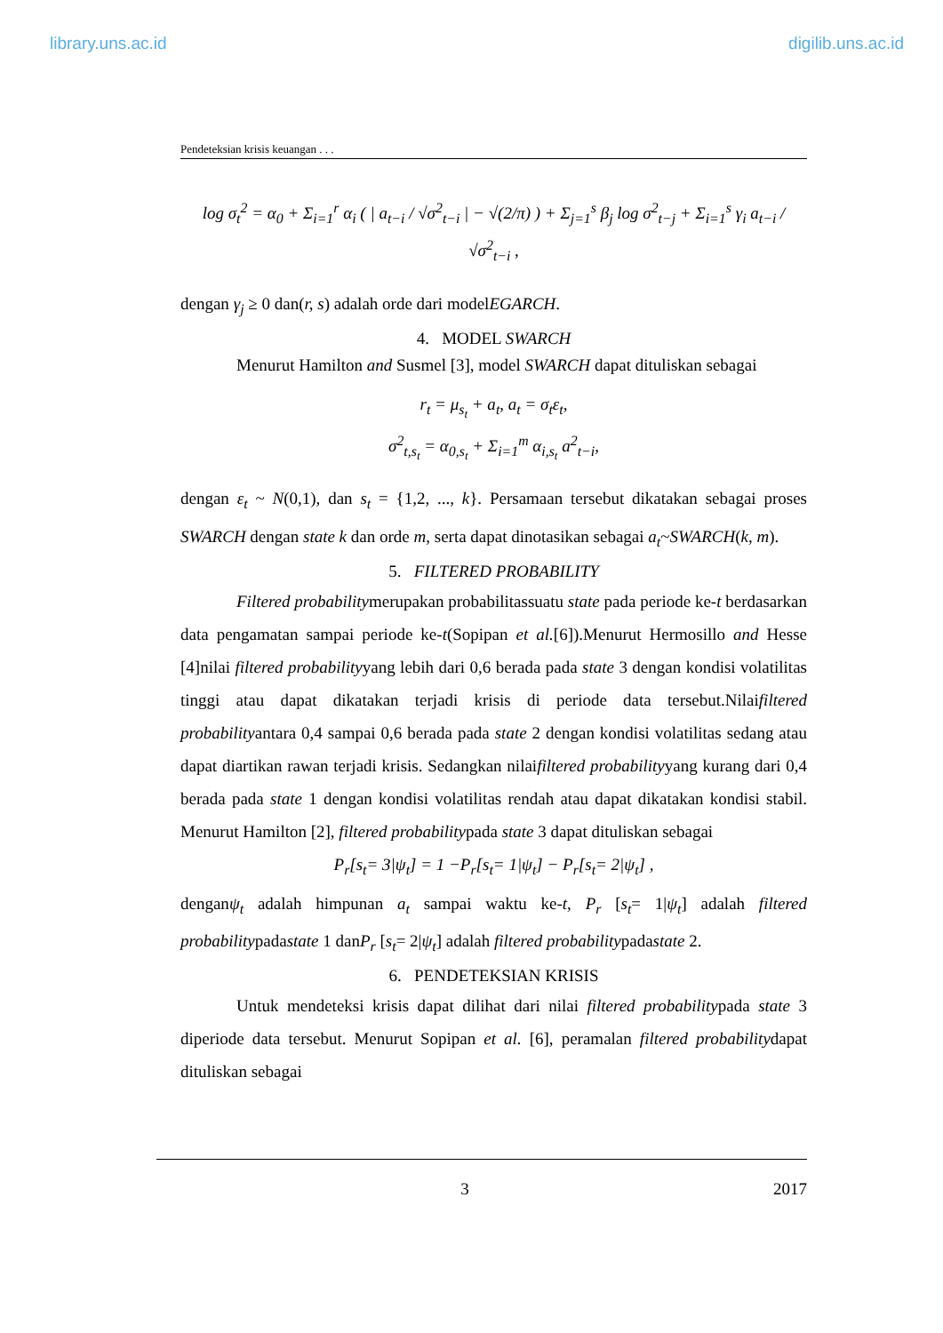library.uns.ac.id digilib.uns.ac.id
Pendeteksian krisis keuangan . . .
log σ<sub>t</sub><sup>2</sup> = α<sub>0</sub> + Σ<sub>i=1</sub><sup>r</sup> α<sub>i</sub> ( | a<sub>t−i</sub> / √σ<sup>2</sup><sub>t−i</sub> | − √(2/π) ) + Σ<sub>j=1</sub><sup>s</sup> β<sub>j</sub> log σ<sup>2</sup><sub>t−j</sub> + Σ<sub>i=1</sub><sup>s</sup> γ<sub>i</sub> a<sub>t−i</sub> / √σ<sup>2</sup><sub>t−i</sub> ,
dengan γ<sub>j</sub> ≥ 0 dan(r, s) adalah orde dari modelEGARCH.
4. MODEL SWARCH
Menurut Hamilton and Susmel [3], model SWARCH dapat dituliskan sebagai
r<sub>t</sub> = μ<sub>s<sub>t</sub></sub> + a<sub>t</sub>, a<sub>t</sub> = σ<sub>t</sub>ε<sub>t</sub>,
σ<sup>2</sup><sub>t,s<sub>t</sub></sub> = α<sub>0,s<sub>t</sub></sub> + Σ<sub>i=1</sub><sup>m</sup> α<sub>i,s<sub>t</sub></sub> a<sup>2</sup><sub>t−i</sub>,
dengan ε<sub>t</sub> ~ N(0,1), dan s<sub>t</sub> = {1,2, ..., k}. Persamaan tersebut dikatakan sebagai proses SWARCH dengan state k dan orde m, serta dapat dinotasikan sebagai a<sub>t</sub>~SWARCH(k, m).
5. FILTERED PROBABILITY
Filtered probabilitymerupakan probabilitassuatu state pada periode ke-t berdasarkan data pengamatan sampai periode ke-t(Sopipan et al.[6]).Menurut Hermosillo and Hesse [4]nilai filtered probabilityyang lebih dari 0,6 berada pada state 3 dengan kondisi volatilitas tinggi atau dapat dikatakan terjadi krisis di periode data tersebut.Nilaifiltered probabilityantara 0,4 sampai 0,6 berada pada state 2 dengan kondisi volatilitas sedang atau dapat diartikan rawan terjadi krisis. Sedangkan nilaifiltered probabilityyang kurang dari 0,4 berada pada state 1 dengan kondisi volatilitas rendah atau dapat dikatakan kondisi stabil. Menurut Hamilton [2], filtered probabilitypada state 3 dapat dituliskan sebagai
P<sub>r</sub>[s<sub>t</sub>= 3|ψ<sub>t</sub>] = 1 −P<sub>r</sub>[s<sub>t</sub>= 1|ψ<sub>t</sub>] − P<sub>r</sub>[s<sub>t</sub>= 2|ψ<sub>t</sub>] ,
denganψ<sub>t</sub> adalah himpunan a<sub>t</sub> sampai waktu ke-t, P<sub>r</sub> [s<sub>t</sub>= 1|ψ<sub>t</sub>] adalah filtered probabilitypadastate 1 danP<sub>r</sub> [s<sub>t</sub>= 2|ψ<sub>t</sub>] adalah filtered probabilitypadastate 2.
6. PENDETEKSIAN KRISIS
Untuk mendeteksi krisis dapat dilihat dari nilai filtered probabilitypada state 3 diperiode data tersebut. Menurut Sopipan et al. [6], peramalan filtered probabilitydapat dituliskan sebagai
3 2017